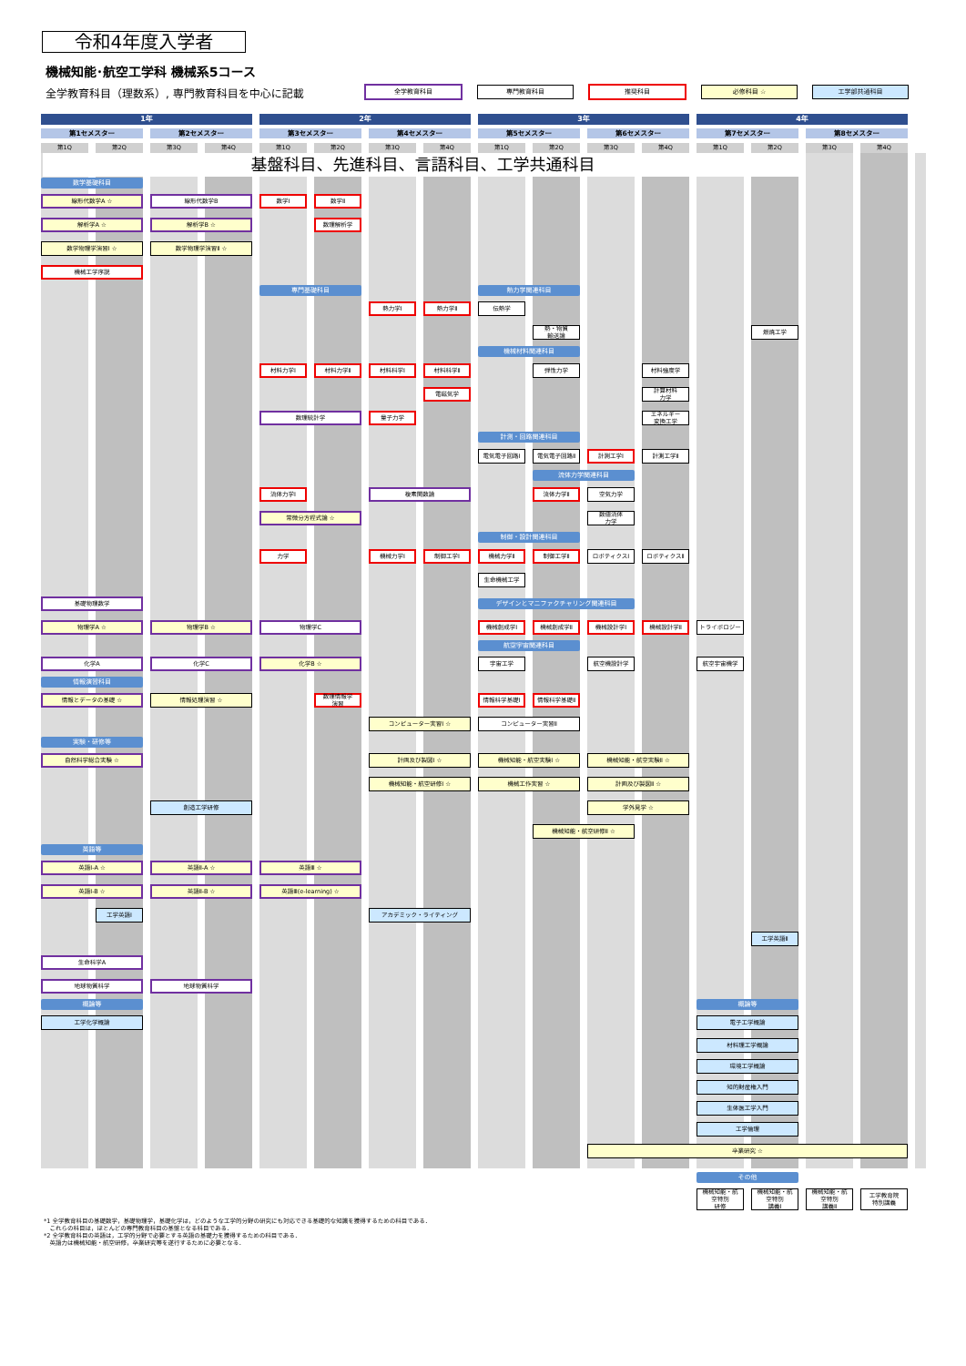令和4年度入学者
機械知能･航空工学科 機械系5コース
全学教育科目（理数系）, 専門教育科目を中心に記載
全学教育科目 専門教育科目 推奨科目 必修科目 ☆ 工学部共通科目
1年
2年
3年
4年
第1セメスター
第2セメスター
第3セメスター
第4セメスター
第5セメスター
第6セメスター
第7セメスター
第8セメスター
第1Q
第2Q
第3Q
第4Q
第1Q
第2Q
第3Q
第4Q
第1Q
第2Q
第3Q
第4Q
第1Q
第2Q
第3Q
第4Q
基盤科目、先進科目、言語科目、工学共通科目
数学基礎科目
線形代数学A ☆
線形代数学B
数学Ⅰ
数学Ⅱ
解析学A ☆
解析学B ☆
数理解析学
数学物理学演習Ⅰ ☆
数学物理学演習Ⅱ ☆
機械工学序説
専門基礎科目
熱力学関連科目
熱力学Ⅰ
熱力学Ⅱ
伝熱学
熱・物質
輸送論
燃焼工学
機械材料関連科目
材料力学Ⅰ
材料力学Ⅱ
材料科学Ⅰ
材料科学Ⅱ
弾性力学
材料強度学
電磁気学
計算材料
力学
数理統計学
量子力学
エネルギー
変換工学
計測・回路関連科目
電気電子回路Ⅰ
電気電子回路Ⅱ
計測工学Ⅰ
計測工学Ⅱ
流体力学関連科目
流体力学Ⅰ
複素関数論
流体力学Ⅱ
空気力学
常微分方程式論 ☆
数値流体
力学
制御・設計関連科目
力学
機械力学Ⅰ
制御工学Ⅰ
機械力学Ⅱ
制御工学Ⅱ
ロボティクスⅠ
ロボティクスⅡ
生命機械工学
基礎物理数学
デザインとマニファクチャリング関連科目
物理学A ☆
物理学B ☆
物理学C
機械創成学Ⅰ
機械創成学Ⅱ
機械設計学Ⅰ
機械設計学Ⅱ
トライボロジー
航空宇宙関連科目
化学A
化学C
化学B ☆
宇宙工学
航空機設計学
航空宇宙機学
情報演習科目
情報とデータの基礎 ☆
情報処理演習 ☆
数理情報学
演習
情報科学基礎Ⅰ
情報科学基礎Ⅱ
コンピューター実習Ⅰ ☆
コンピューター実習Ⅱ
実験・研修等
自然科学総合実験 ☆
計画及び製図Ⅰ ☆
機械知能・航空実験Ⅰ ☆
機械知能・航空実験Ⅱ ☆
機械知能・航空研修Ⅰ ☆
機械工作実習 ☆
計画及び製図Ⅱ ☆
創造工学研修
学外見学 ☆
機械知能・航空研修Ⅱ ☆
英語等
英語Ⅰ-A ☆
英語Ⅱ-A ☆
英語Ⅲ ☆
英語Ⅰ-B ☆
英語Ⅱ-B ☆
英語Ⅲ(e-learning) ☆
工学英語Ⅰ
アカデミック・ライティング
工学英語Ⅱ
生命科学A
地球物質科学
地球物質科学
概論等
概論等
工学化学概論
電子工学概論
材料理工学概論
環境工学概論
知的財産権入門
生体医工学入門
工学倫理
卒業研究 ☆
その他
機械知能・航
空特別
研修
機械知能・航
空特別
講義Ⅰ
機械知能・航
空特別
講義Ⅱ
工学教育院
特別講義
*1 全学教育科目の基礎数学，基礎物理学，基礎化学は，どのような工学的分野の研究にも対応できる基礎的な知識を獲得するための科目である．
　これらの科目は，ほとんどの専門教育科目の基盤となる科目である．
*2 全学教育科目の英語は，工学的分野で必要とする英語の基礎力を獲得するための科目である．
　英語力は機械知能・航空研修，卒業研究等を遂行するために必要となる．